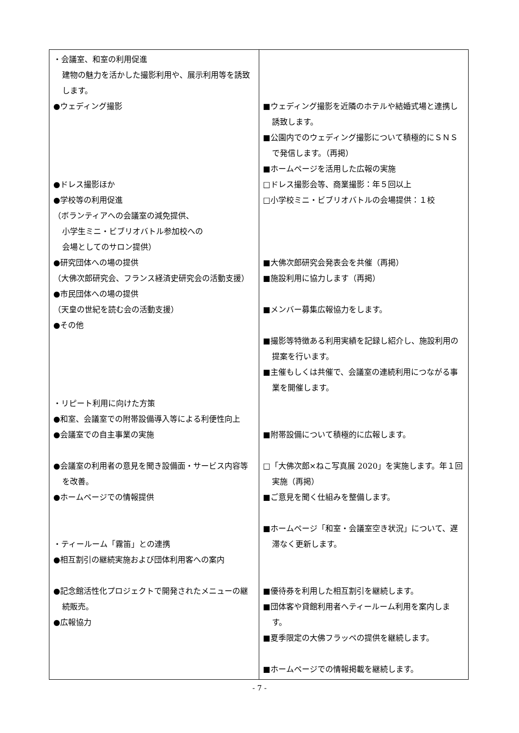| ・会議室、和室の利用促進 建物の魅力を活かした撮影利用や、展示利用等を誘致します。 ●ウェディング撮影 ●ドレス撮影ほか ●学校等の利用促進 （ボランティアへの会議室の減免提供、 小学生ミニ・ビブリオバトル参加校への 会場としてのサロン提供） ●研究団体への場の提供 （大佛次郎研究会、フランス経済史研究会の活動支援） ●市民団体への場の提供 （天皇の世紀を読む会の活動支援） ●その他 ・リピート利用に向けた方策 ●和室、会議室での附帯設備導入等による利便性向上 ●会議室での自主事業の実施 ●会議室の利用者の意見を聞き設備面・サービス内容等を改善。 ●ホームページでの情報提供 ・ティールーム「霧笛」との連携 ●相互割引の継続実施および団体利用客への案内 ●記念館活性化プロジェクトで開発されたメニューの継続販売。 ●広報協力 | ■ウェディング撮影を近隣のホテルや結婚式場と連携し誘致します。 ■公園内でのウェディング撮影について積極的にＳＮＳで発信します。（再掲） ■ホームページを活用した広報の実施 □ドレス撮影会等、商業撮影：年５回以上 □小学校ミニ・ビブリオバトルの会場提供：１校 ■大佛次郎研究会発表会を共催（再掲） ■施設利用に協力します（再掲） ■メンバー募集広報協力をします。 ■撮影等特徴ある利用実績を記録し紹介し、施設利用の提案を行います。 ■主催もしくは共催で、会議室の連続利用につながる事業を開催します。 ■附帯設備について積極的に広報します。 □「大佛次郎×ねこ写真展 2020」を実施します。年１回実施（再掲） ■ご意見を聞く仕組みを整備します。 ■ホームページ「和室・会議室空き状況」について、遅滞なく更新します。 ■優待券を利用した相互割引を継続します。 ■団体客や貸館利用者へティールーム利用を案内します。 ■夏季限定の大佛フラッペの提供を継続します。 ■ホームページでの情報掲載を継続します。 |
- 7 -